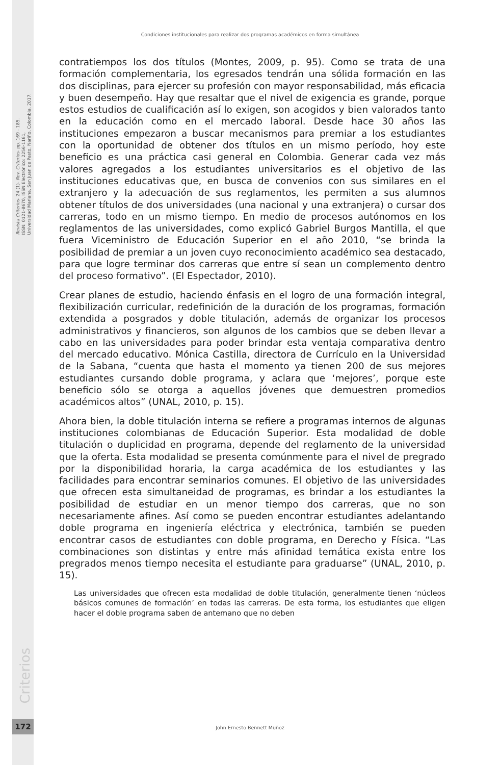Revista Criterios- 24 (1)- Rev. Criterios- pp. 169 - 185.
ISSN: 0121-8670, ISSN Electrónico: 2256-1161,
Universidad Mariana, San Juan de Pasto, Nariño, Colombia, 2017.
Condiciones institucionales para realizar dos programas académicos en forma simultánea
contratiempos los dos títulos (Montes, 2009, p. 95). Como se trata de una formación complementaria, los egresados tendrán una sólida formación en las dos disciplinas, para ejercer su profesión con mayor responsabilidad, más eficacia y buen desempeño. Hay que resaltar que el nivel de exigencia es grande, porque estos estudios de cualificación así lo exigen, son acogidos y bien valorados tanto en la educación como en el mercado laboral. Desde hace 30 años las instituciones empezaron a buscar mecanismos para premiar a los estudiantes con la oportunidad de obtener dos títulos en un mismo período, hoy este beneficio es una práctica casi general en Colombia. Generar cada vez más valores agregados a los estudiantes universitarios es el objetivo de las instituciones educativas que, en busca de convenios con sus similares en el extranjero y la adecuación de sus reglamentos, les permiten a sus alumnos obtener títulos de dos universidades (una nacional y una extranjera) o cursar dos carreras, todo en un mismo tiempo. En medio de procesos autónomos en los reglamentos de las universidades, como explicó Gabriel Burgos Mantilla, el que fuera Viceministro de Educación Superior en el año 2010, “se brinda la posibilidad de premiar a un joven cuyo reconocimiento académico sea destacado, para que logre terminar dos carreras que entre sí sean un complemento dentro del proceso formativo”. (El Espectador, 2010).
Crear planes de estudio, haciendo énfasis en el logro de una formación integral, flexibilización curricular, redefinición de la duración de los programas, formación extendida a posgrados y doble titulación, además de organizar los procesos administrativos y financieros, son algunos de los cambios que se deben llevar a cabo en las universidades para poder brindar esta ventaja comparativa dentro del mercado educativo. Mónica Castilla, directora de Currículo en la Universidad de la Sabana, “cuenta que hasta el momento ya tienen 200 de sus mejores estudiantes cursando doble programa, y aclara que ‘mejores’, porque este beneficio sólo se otorga a aquellos jóvenes que demuestren promedios académicos altos” (UNAL, 2010, p. 15).
Ahora bien, la doble titulación interna se refiere a programas internos de algunas instituciones colombianas de Educación Superior. Esta modalidad de doble titulación o duplicidad en programa, depende del reglamento de la universidad que la oferta. Esta modalidad se presenta comúnmente para el nivel de pregrado por la disponibilidad horaria, la carga académica de los estudiantes y las facilidades para encontrar seminarios comunes. El objetivo de las universidades que ofrecen esta simultaneidad de programas, es brindar a los estudiantes la posibilidad de estudiar en un menor tiempo dos carreras, que no son necesariamente afines. Así como se pueden encontrar estudiantes adelantando doble programa en ingeniería eléctrica y electrónica, también se pueden encontrar casos de estudiantes con doble programa, en Derecho y Física. “Las combinaciones son distintas y entre más afinidad temática exista entre los pregrados menos tiempo necesita el estudiante para graduarse” (UNAL, 2010, p. 15).
Las universidades que ofrecen esta modalidad de doble titulación, generalmente tienen ‘núcleos básicos comunes de formación’ en todas las carreras. De esta forma, los estudiantes que eligen hacer el doble programa saben de antemano que no deben
Criterios
172
John Ernesto Bennett Muñoz